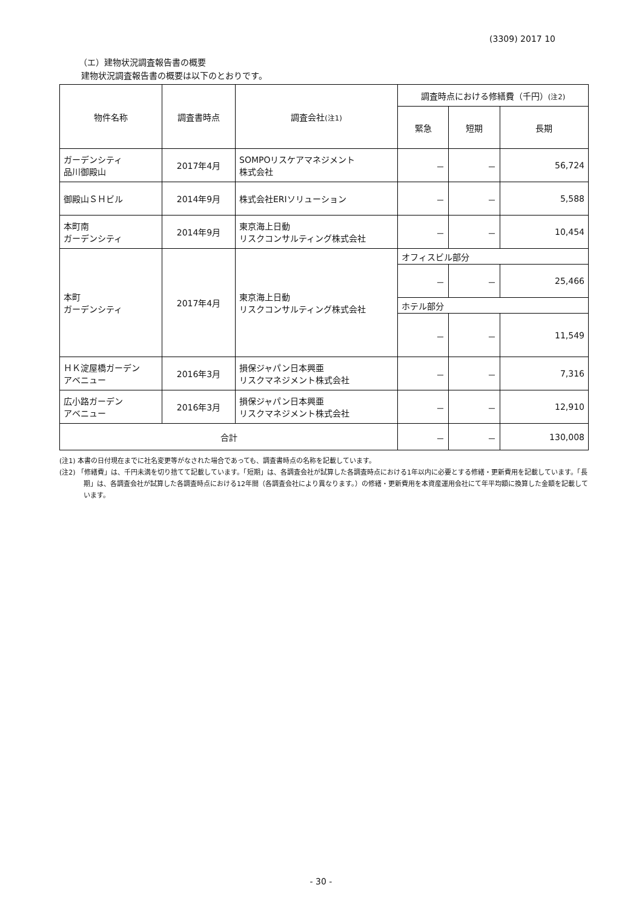(3309) 2017 10
（エ）建物状況調査報告書の概要
建物状況調査報告書の概要は以下のとおりです。
| 物件名称 | 調査書時点 | 調査会社 (注1) | 調査時点における修繕費（千円） (注2) | | |
| --- | --- | --- | --- | --- | --- |
| | | | 緊急 | 短期 | 長期 |
| ガーデンシティ 品川御殿山 | 2017年4月 | SOMPOリスケアマネジメント 株式会社 | － | － | 56,724 |
| 御殿山ＳＨビル | 2014年9月 | 株式会社ERIソリューション | － | － | 5,588 |
| 本町南 ガーデンシティ | 2014年9月 | 東京海上日動 リスクコンサルティング株式会社 | － | － | 10,454 |
| 本町 ガーデンシティ | 2017年4月 | 東京海上日動 リスクコンサルティング株式会社 | オフィスビル部分 | | |
| | | | － | － | 25,466 |
| | | | ホテル部分 | | |
| | | | － | － | 11,549 |
| ＨＫ淀屋橋ガーデン アベニュー | 2016年3月 | 損保ジャパン日本興亜 リスクマネジメント株式会社 | － | － | 7,316 |
| 広小路ガーデン アベニュー | 2016年3月 | 損保ジャパン日本興亜 リスクマネジメント株式会社 | － | － | 12,910 |
| 合計 | | | － | － | 130,008 |
(注1) 本書の日付現在までに社名変更等がなされた場合であっても、調査書時点の名称を記載しています。
(注2) 「修繕費」は、千円未満を切り捨てて記載しています。「短期」は、各調査会社が試算した各調査時点における1年以内に必要とする修繕・更新費用を記載しています。「長期」は、各調査会社が試算した各調査時点における12年間（各調査会社により異なります。）の修繕・更新費用を本資産運用会社にて年平均額に換算した金額を記載しています。
- 30 -